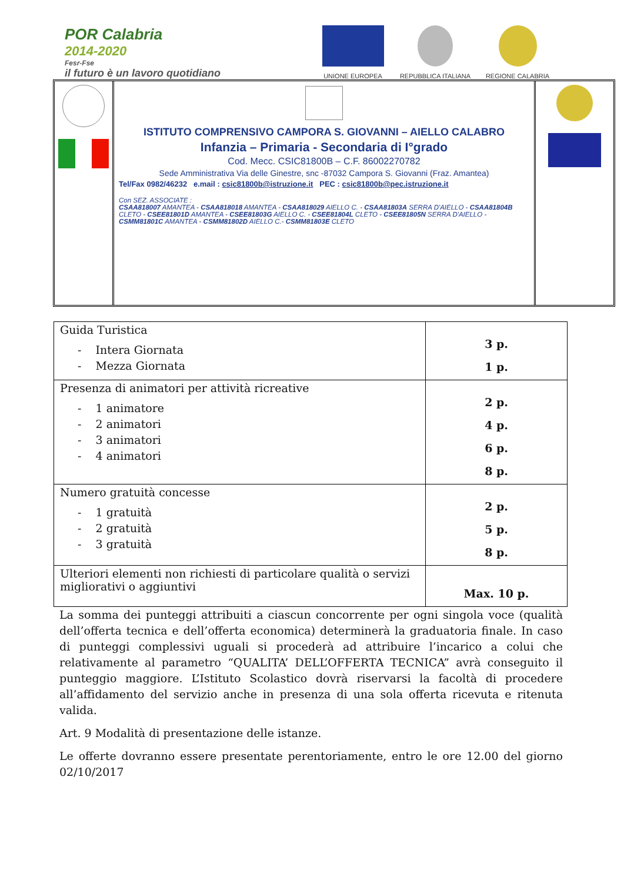POR Calabria
2014-2020
Fesr-Fse
il futuro è un lavoro quotidiano
UNIONE EUROPEA
REPUBBLICA ITALIANA
REGIONE CALABRIA
ISTITUTO COMPRENSIVO CAMPORA S. GIOVANNI – AIELLO CALABRO
Infanzia – Primaria - Secondaria di I°grado
Cod. Mecc. CSIC81800B – C.F. 86002270782
Sede Amministrativa Via delle Ginestre, snc -87032 Campora S. Giovanni (Fraz. Amantea)
Tel/Fax 0982/46232 e.mail : csic81800b@istruzione.it PEC : csic81800b@pec.istruzione.it
Con SEZ. ASSOCIATE :
CSAA818007 AMANTEA - CSAA818018 AMANTEA - CSAA818029 AIELLO C. - CSAA81803A SERRA D'AIELLO - CSAA81804B CLETO - CSEE81801D AMANTEA - CSEE81803G AIELLO C. - CSEE81804L CLETO - CSEE81805N SERRA D'AIELLO - CSMM81801C AMANTEA - CSMM81802D AIELLO C.- CSMM81803E CLETO
| Guida Turistica - Intera Giornata - Mezza Giornata | 3 p. 1 p. |
| Presenza di animatori per attività ricreative - 1 animatore - 2 animatori - 3 animatori - 4 animatori | 2 p. 4 p. 6 p. 8 p. |
| Numero gratuità concesse - 1 gratuità - 2 gratuità - 3 gratuità | 2 p. 5 p. 8 p. |
| Ulteriori elementi non richiesti di particolare qualità o servizi migliorativi o aggiuntivi | Max. 10 p. |
La somma dei punteggi attribuiti a ciascun concorrente per ogni singola voce (qualità dell’offerta tecnica e dell’offerta economica) determinerà la graduatoria finale. In caso di punteggi complessivi uguali si procederà ad attribuire l’incarico a colui che relativamente al parametro “QUALITA’ DELL’OFFERTA TECNICA” avrà conseguito il punteggio maggiore. L’Istituto Scolastico dovrà riservarsi la facoltà di procedere all’affidamento del servizio anche in presenza di una sola offerta ricevuta e ritenuta valida.
Art. 9 Modalità di presentazione delle istanze.
Le offerte dovranno essere presentate perentoriamente, entro le ore 12.00 del giorno 02/10/2017